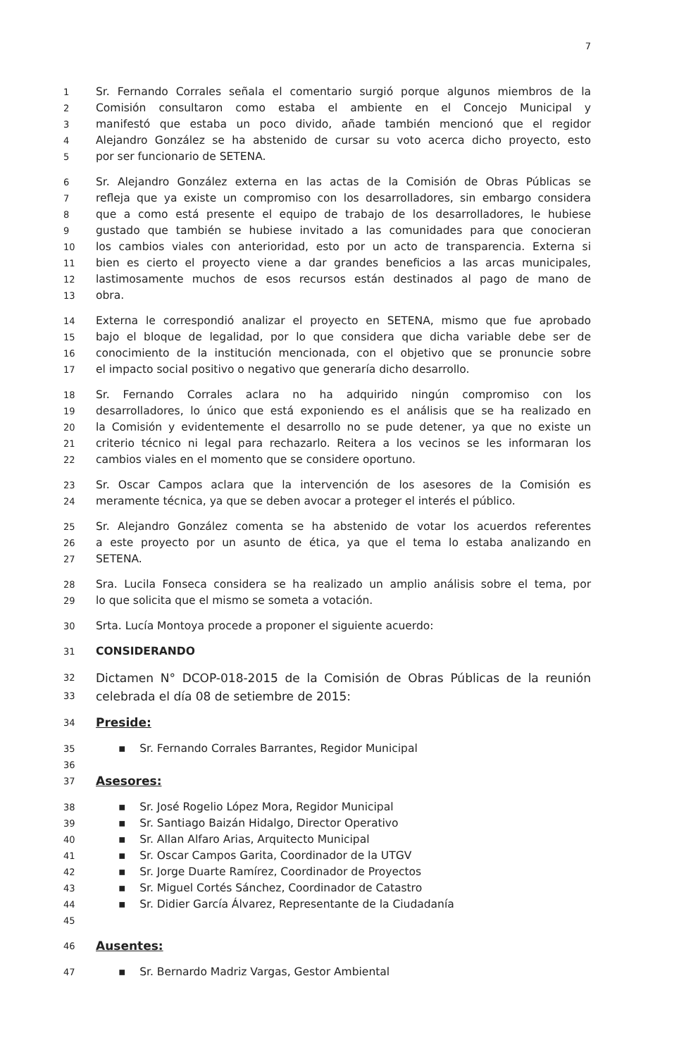7
1 Sr. Fernando Corrales señala el comentario surgió porque algunos miembros de la
2 Comisión consultaron como estaba el ambiente en el Concejo Municipal y
3 manifestó que estaba un poco divido, añade también mencionó que el regidor
4 Alejandro González se ha abstenido de cursar su voto acerca dicho proyecto, esto
5 por ser funcionario de SETENA.
6 Sr. Alejandro González externa en las actas de la Comisión de Obras Públicas se
7 refleja que ya existe un compromiso con los desarrolladores, sin embargo considera
8 que a como está presente el equipo de trabajo de los desarrolladores, le hubiese
9 gustado que también se hubiese invitado a las comunidades para que conocieran
10 los cambios viales con anterioridad, esto por un acto de transparencia. Externa si
11 bien es cierto el proyecto viene a dar grandes beneficios a las arcas municipales,
12 lastimosamente muchos de esos recursos están destinados al pago de mano de
13 obra.
14 Externa le correspondió analizar el proyecto en SETENA, mismo que fue aprobado
15 bajo el bloque de legalidad, por lo que considera que dicha variable debe ser de
16 conocimiento de la institución mencionada, con el objetivo que se pronuncie sobre
17 el impacto social positivo o negativo que generaría dicho desarrollo.
18 Sr. Fernando Corrales aclara no ha adquirido ningún compromiso con los
19 desarrolladores, lo único que está exponiendo es el análisis que se ha realizado en
20 la Comisión y evidentemente el desarrollo no se pude detener, ya que no existe un
21 criterio técnico ni legal para rechazarlo. Reitera a los vecinos se les informaran los
22 cambios viales en el momento que se considere oportuno.
23 Sr. Oscar Campos aclara que la intervención de los asesores de la Comisión es
24 meramente técnica, ya que se deben avocar a proteger el interés el público.
25 Sr. Alejandro González comenta se ha abstenido de votar los acuerdos referentes
26 a este proyecto por un asunto de ética, ya que el tema lo estaba analizando en
27 SETENA.
28 Sra. Lucila Fonseca considera se ha realizado un amplio análisis sobre el tema, por
29 lo que solicita que el mismo se someta a votación.
30 Srta. Lucía Montoya procede a proponer el siguiente acuerdo:
31 CONSIDERANDO
32 Dictamen N° DCOP-018-2015 de la Comisión de Obras Públicas de la reunión
33 celebrada el día 08 de setiembre de 2015:
34 Preside:
35 ▪ Sr. Fernando Corrales Barrantes, Regidor Municipal
36
37 Asesores:
38 ▪ Sr. José Rogelio López Mora, Regidor Municipal
39 ▪ Sr. Santiago Baizán Hidalgo, Director Operativo
40 ▪ Sr. Allan Alfaro Arias, Arquitecto Municipal
41 ▪ Sr. Oscar Campos Garita, Coordinador de la UTGV
42 ▪ Sr. Jorge Duarte Ramírez, Coordinador de Proyectos
43 ▪ Sr. Miguel Cortés Sánchez, Coordinador de Catastro
44 ▪ Sr. Didier García Álvarez, Representante de la Ciudadanía
45
46 Ausentes:
47 ▪ Sr. Bernardo Madriz Vargas, Gestor Ambiental